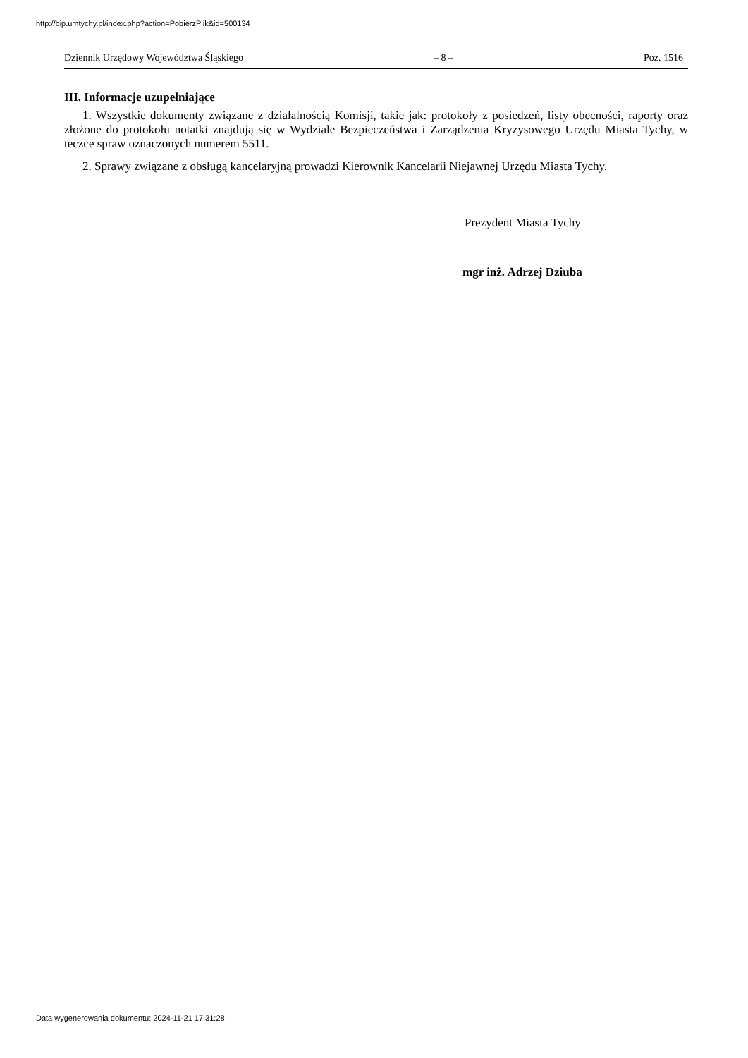http://bip.umtychy.pl/index.php?action=PobierzPlik&id=500134
Dziennik Urzędowy Województwa Śląskiego – 8 – Poz. 1516
III. Informacje uzupełniające
1. Wszystkie dokumenty związane z działalnością Komisji, takie jak: protokoły z posiedzeń, listy obecności, raporty oraz złożone do protokołu notatki znajdują się w Wydziale Bezpieczeństwa i Zarządzenia Kryzysowego Urzędu Miasta Tychy, w teczce spraw oznaczonych numerem 5511.
2. Sprawy związane z obsługą kancelaryjną prowadzi Kierownik Kancelarii Niejawnej Urzędu Miasta Tychy.
Prezydent Miasta Tychy
mgr inż. Adrzej Dziuba
Data wygenerowania dokumentu: 2024-11-21 17:31:28